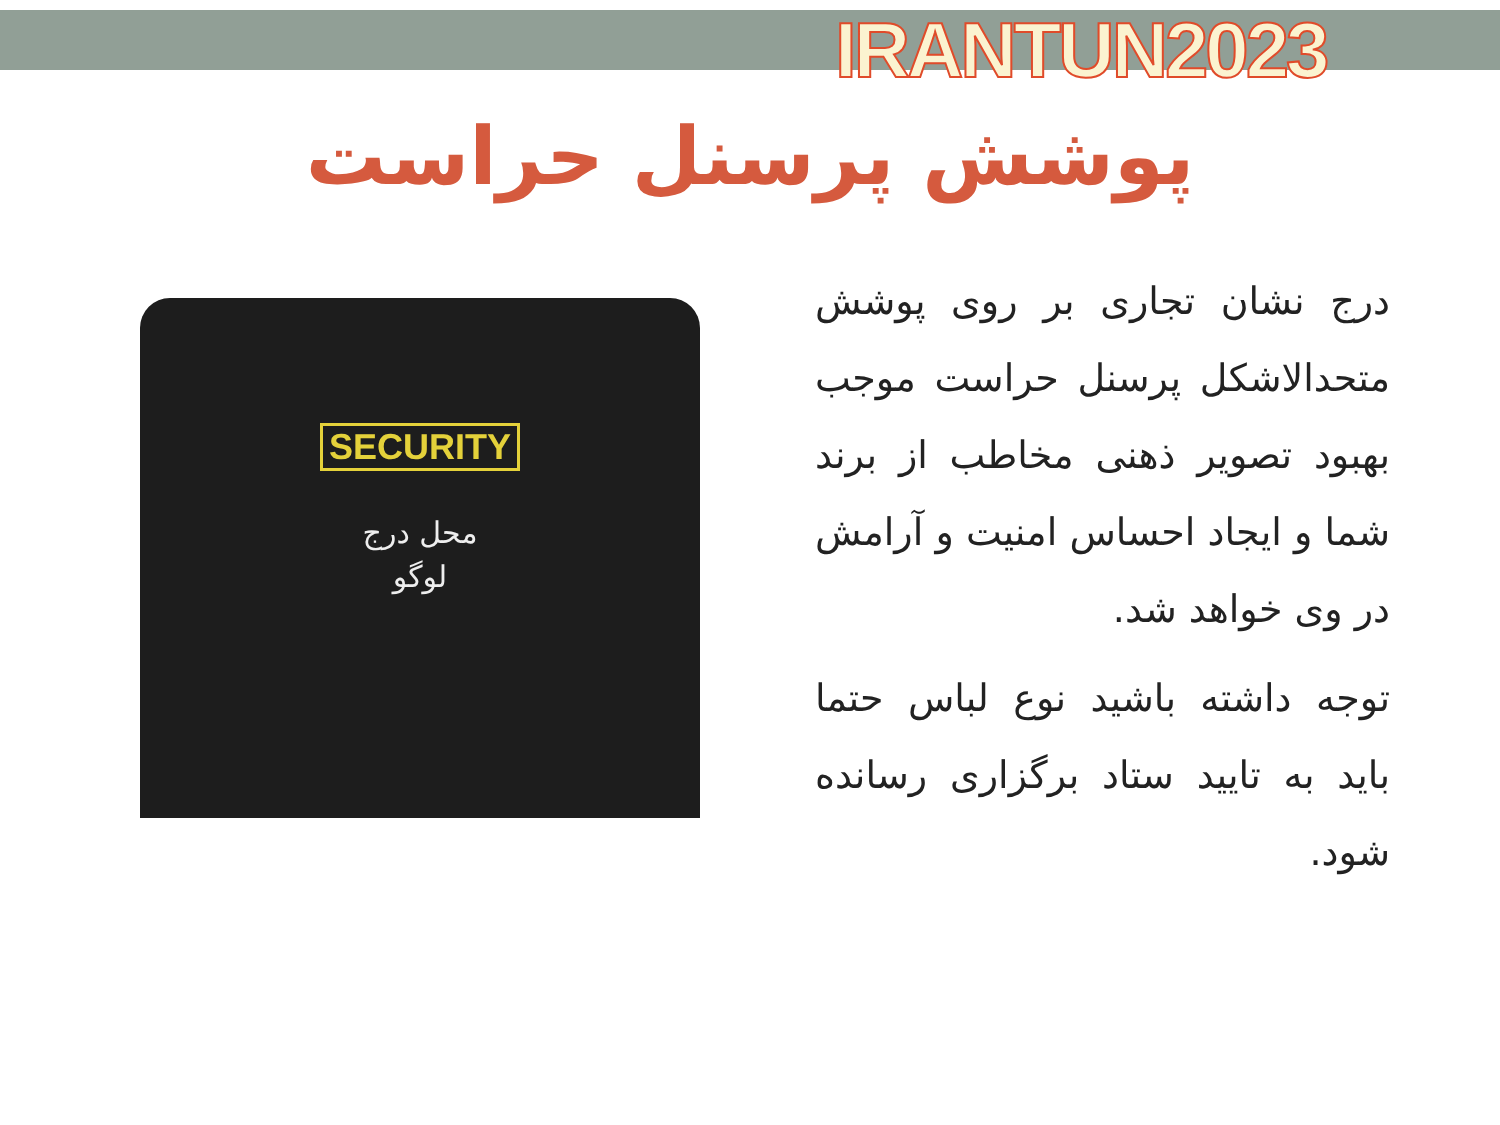IRANTUN2023
پوشش پرسنل حراست
SECURITY
محل درج
لوگو
درج نشان تجاری بر روی پوشش متحدالاشکل پرسنل حراست موجب بهبود تصویر ذهنی مخاطب از برند شما و ایجاد احساس امنیت و آرامش در وی خواهد شد.
توجه داشته باشید نوع لباس حتما باید به تایید ستاد برگزاری رسانده شود.